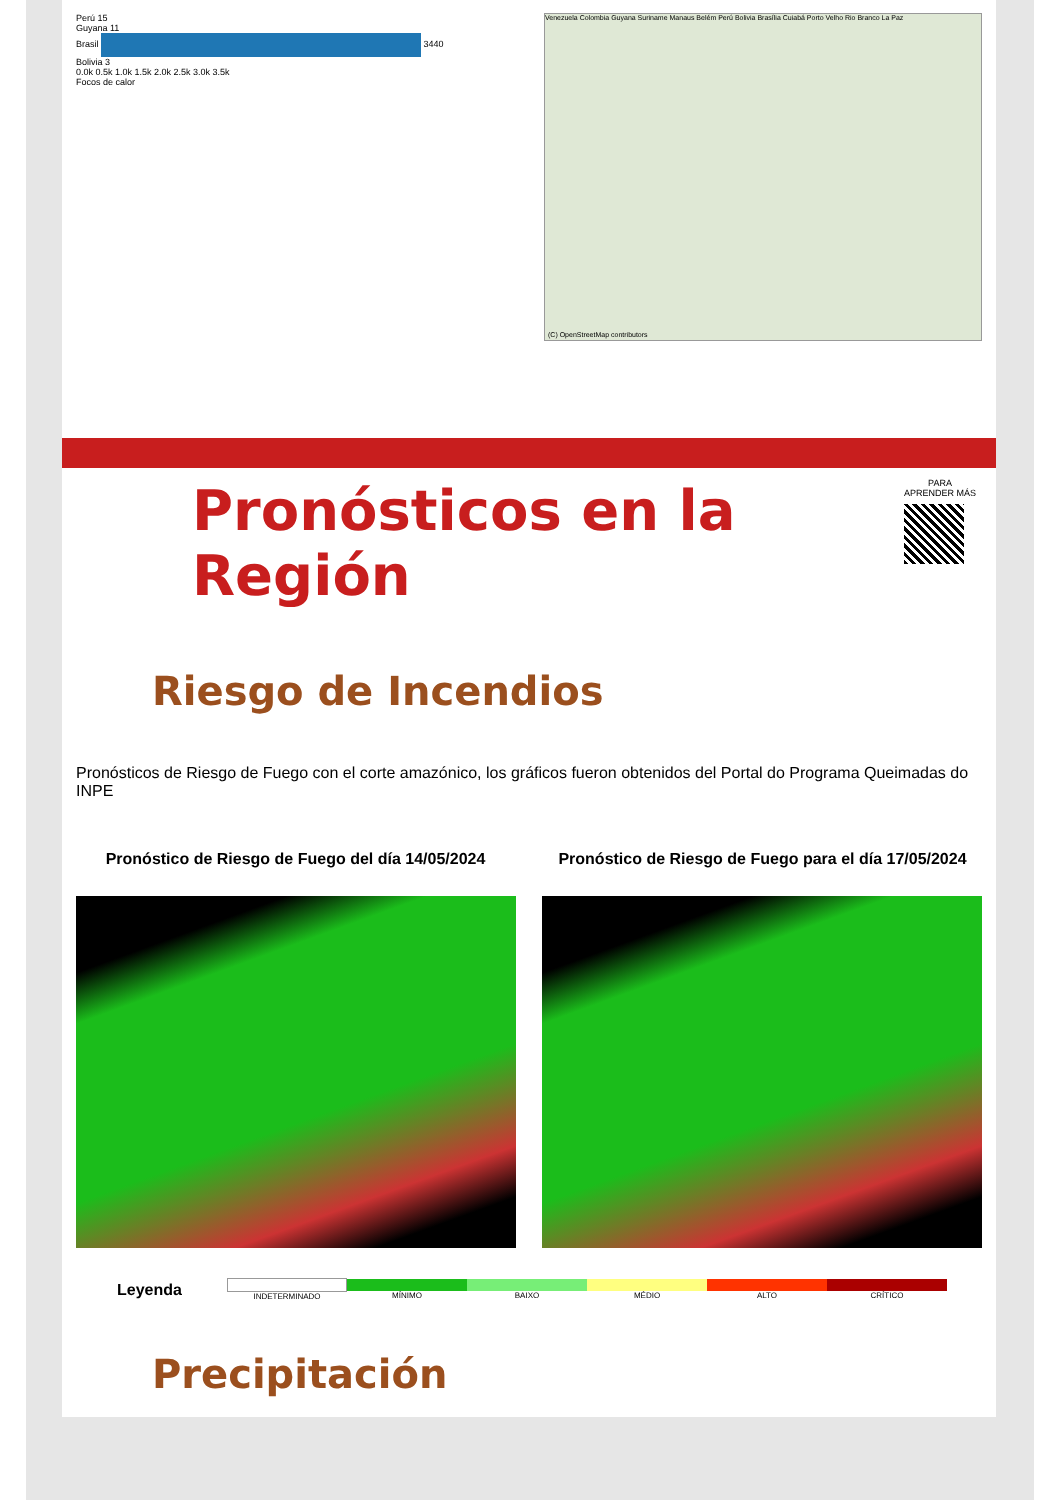Perú 15
Guyana 11
Brasil 3440
Bolivia 3
0.0k 0.5k 1.0k 1.5k 2.0k 2.5k 3.0k 3.5k
Focos de calor
Venezuela Colombia Guyana Suriname Manaus Belém Perú Bolivia Brasília Cuiabá Porto Velho Rio Branco La Paz
(C) OpenStreetMap contributors
PARA
APRENDER MÁS
Pronósticos en la Región
Riesgo de Incendios
Pronósticos de Riesgo de Fuego con el corte amazónico, los gráficos fueron obtenidos del Portal do Programa Queimadas do INPE
Pronóstico de Riesgo de Fuego del día 14/05/2024
Pronóstico de Riesgo de Fuego para el día 17/05/2024
Leyenda
INDETERMINADO MÍNIMO BAIXO MÉDIO ALTO CRÍTICO
Precipitación